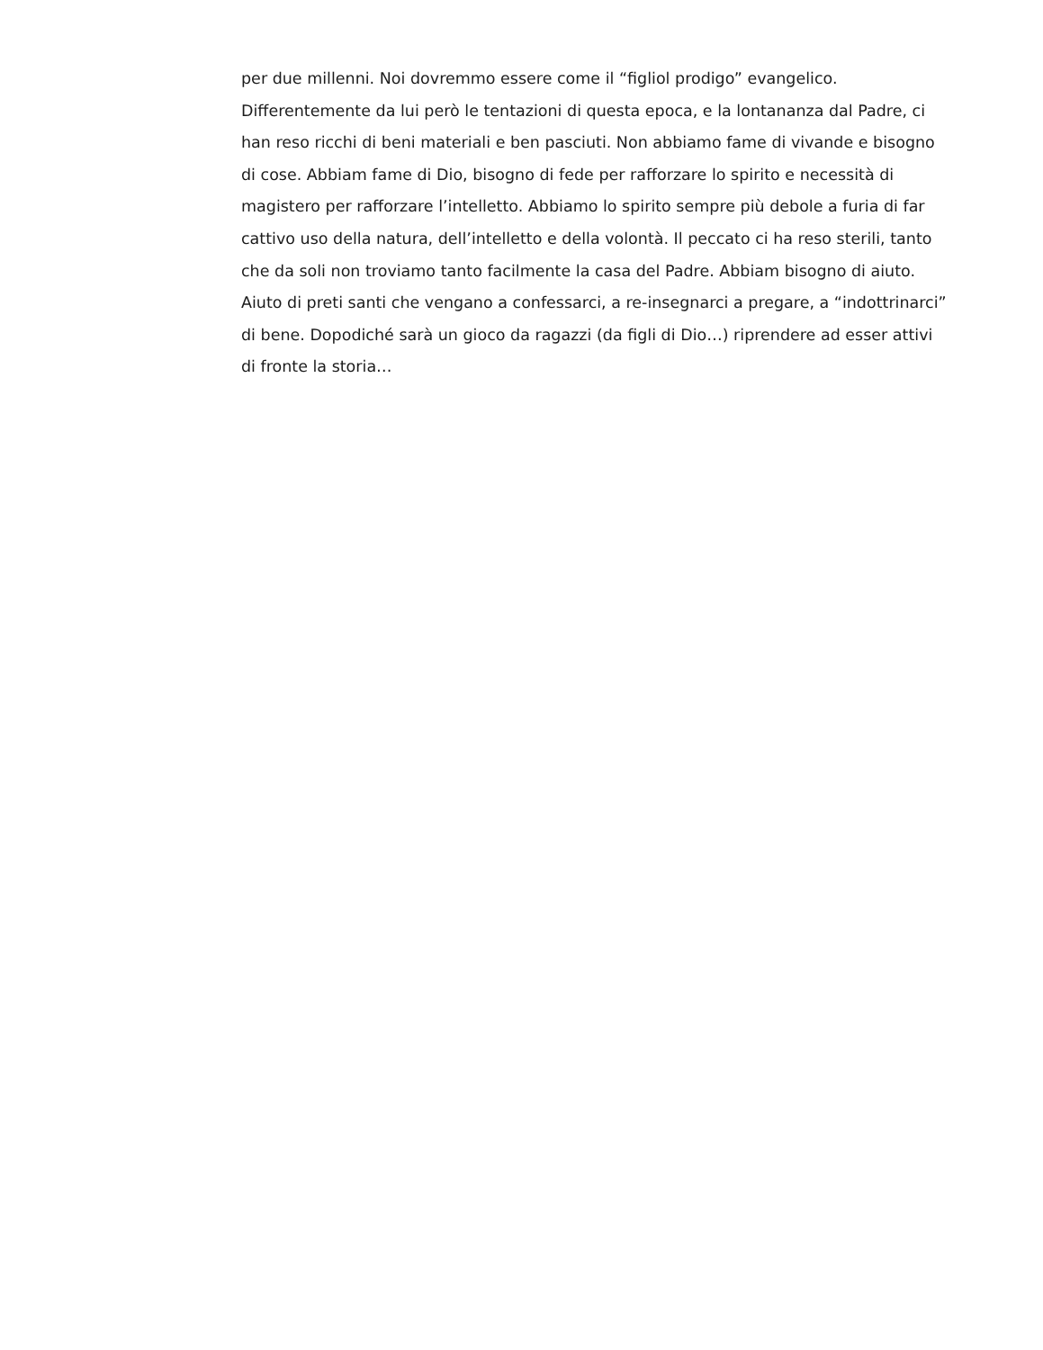per due millenni. Noi dovremmo essere come il “figliol prodigo” evangelico.
Differentemente da lui però le tentazioni di questa epoca, e la lontananza dal Padre, ci
han reso ricchi di beni materiali e ben pasciuti. Non abbiamo fame di vivande e bisogno
di cose. Abbiam fame di Dio, bisogno di fede per rafforzare lo spirito e necessità di
magistero per rafforzare l’intelletto. Abbiamo lo spirito sempre più debole a furia di far
cattivo uso della natura, dell’intelletto e della volontà. Il peccato ci ha reso sterili, tanto
che da soli non troviamo tanto facilmente la casa del Padre. Abbiam bisogno di aiuto.
Aiuto di preti santi che vengano a confessarci, a re-insegnarci a pregare, a “indottrinarci”
di bene. Dopodiché sarà un gioco da ragazzi (da figli di Dio…) riprendere ad esser attivi
di fronte la storia…